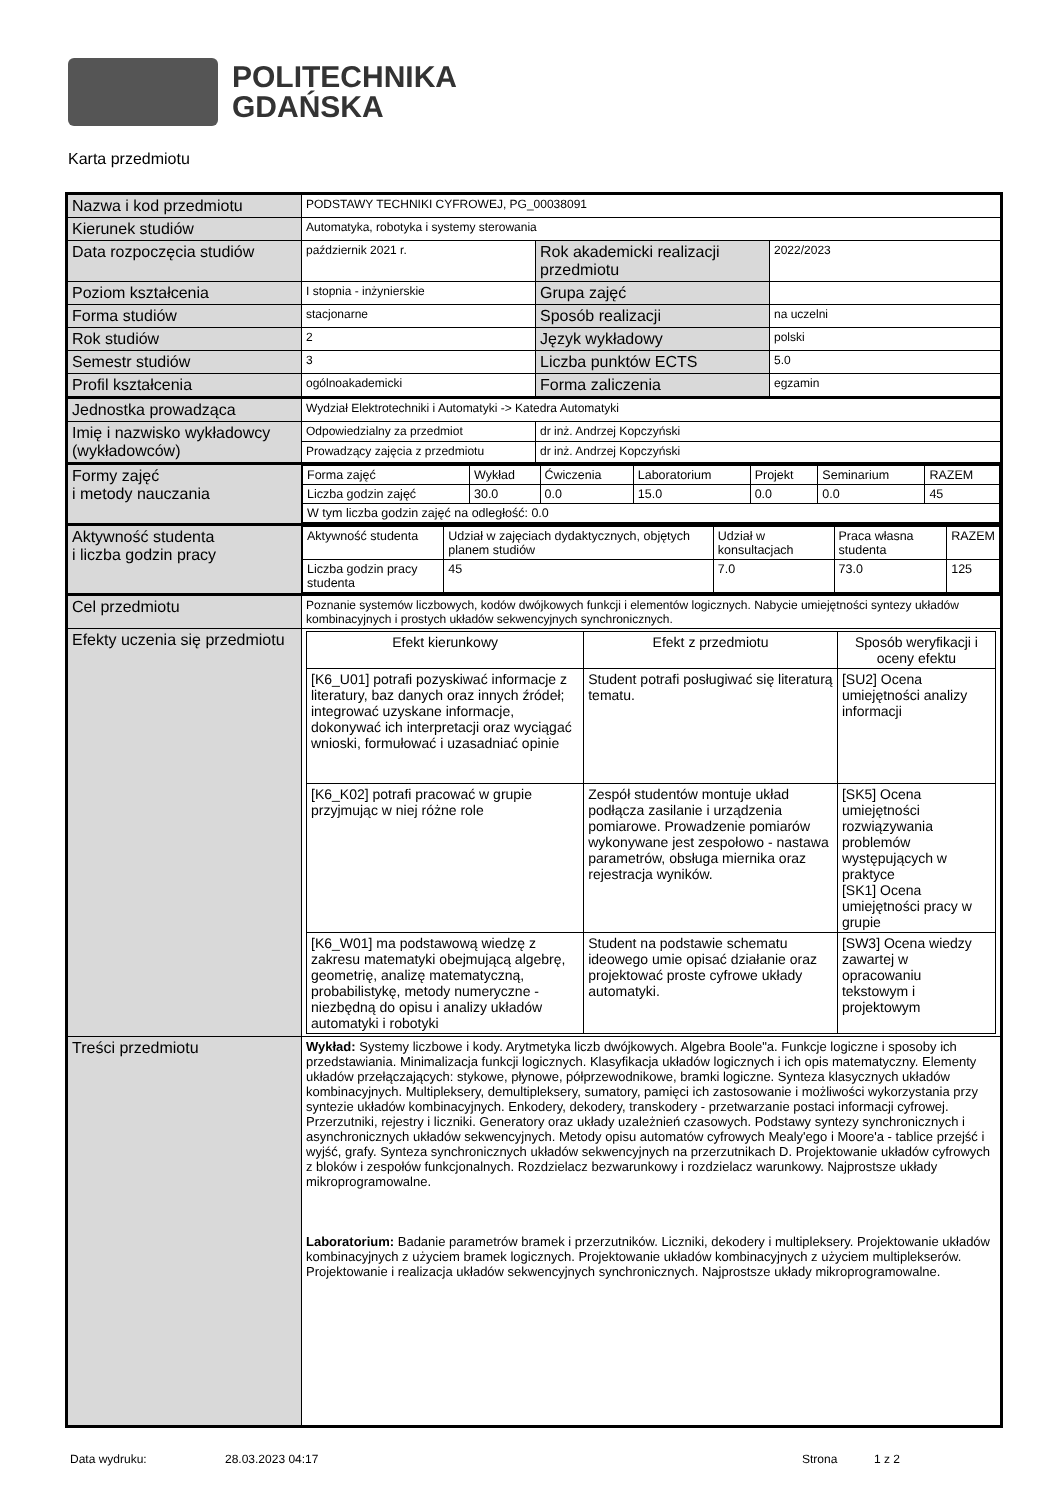POLITECHNIKA
GDAŃSKA
Karta przedmiotu
| Nazwa i kod przedmiotu | PODSTAWY TECHNIKI CYFROWEJ, PG_00038091 | | |
| Kierunek studiów | Automatyka, robotyka i systemy sterowania | | |
| Data rozpoczęcia studiów | październik 2021 r. | Rok akademicki realizacji przedmiotu | 2022/2023 |
| Poziom kształcenia | I stopnia - inżynierskie | Grupa zajęć | |
| Forma studiów | stacjonarne | Sposób realizacji | na uczelni |
| Rok studiów | 2 | Język wykładowy | polski |
| Semestr studiów | 3 | Liczba punktów ECTS | 5.0 |
| Profil kształcenia | ogólnoakademicki | Forma zaliczenia | egzamin |
| Jednostka prowadząca | Wydział Elektrotechniki i Automatyki -> Katedra Automatyki | | |
| Imię i nazwisko wykładowcy (wykładowców) | Odpowiedzialny za przedmiot | dr inż. Andrzej Kopczyński | |
| | Prowadzący zajęcia z przedmiotu | dr inż. Andrzej Kopczyński | |
| Formy zajęć i metody nauczania | / Forma zajęć / Wykład / Ćwiczenia / Laboratorium / Projekt / Seminarium / RAZEM / / Liczba godzin zajęć / 30.0 / 0.0 / 15.0 / 0.0 / 0.0 / 45 / / W tym liczba godzin zajęć na odległość: 0.0 / / / / / / / | | |
| Aktywność studenta i liczba godzin pracy | / Aktywność studenta / Udział w zajęciach dydaktycznych, objętych planem studiów / Udział w konsultacjach / Praca własna studenta / RAZEM / / Liczba godzin pracy studenta / 45 / 7.0 / 73.0 / 125 / | | |
| Cel przedmiotu | Poznanie systemów liczbowych, kodów dwójkowych funkcji i elementów logicznych. Nabycie umiejętności syntezy układów kombinacyjnych i prostych układów sekwencyjnych synchronicznych. | | |
| Efekty uczenia się przedmiotu | / Efekt kierunkowy / Efekt z przedmiotu / Sposób weryfikacji i oceny efektu / / --- / --- / --- / / [K6_U01] potrafi pozyskiwać informacje z literatury, baz danych oraz innych źródeł; integrować uzyskane informacje, dokonywać ich interpretacji oraz wyciągać wnioski, formułować i uzasadniać opinie / Student potrafi posługiwać się literaturą tematu. / [SU2] Ocena umiejętności analizy informacji / / [K6_K02] potrafi pracować w grupie przyjmując w niej różne role / Zespół studentów montuje układ podłącza zasilanie i urządzenia pomiarowe. Prowadzenie pomiarów wykonywane jest zespołowo - nastawa parametrów, obsługa miernika oraz rejestracja wyników. / [SK5] Ocena umiejętności rozwiązywania problemów występujących w praktyce [SK1] Ocena umiejętności pracy w grupie / / [K6_W01] ma podstawową wiedzę z zakresu matematyki obejmującą algebrę, geometrię, analizę matematyczną, probabilistykę, metody numeryczne - niezbędną do opisu i analizy układów automatyki i robotyki / Student na podstawie schematu ideowego umie opisać działanie oraz projektować proste cyfrowe układy automatyki. / [SW3] Ocena wiedzy zawartej w opracowaniu tekstowym i projektowym / | | |
| Treści przedmiotu | Wykład: Systemy liczbowe i kody. Arytmetyka liczb dwójkowych. Algebra Boole"a. Funkcje logiczne i sposoby ich przedstawiania. Minimalizacja funkcji logicznych. Klasyfikacja układów logicznych i ich opis matematyczny. Elementy układów przełączających: stykowe, płynowe, półprzewodnikowe, bramki logiczne. Synteza klasycznych układów kombinacyjnych. Multipleksery, demultipleksery, sumatory, pamięci ich zastosowanie i możliwości wykorzystania przy syntezie układów kombinacyjnych. Enkodery, dekodery, transkodery - przetwarzanie postaci informacji cyfrowej. Przerzutniki, rejestry i liczniki. Generatory oraz układy uzależnień czasowych. Podstawy syntezy synchronicznych i asynchronicznych układów sekwencyjnych. Metody opisu automatów cyfrowych Mealy'ego i Moore'a - tablice przejść i wyjść, grafy. Synteza synchronicznych układów sekwencyjnych na przerzutnikach D. Projektowanie układów cyfrowych z bloków i zespołów funkcjonalnych. Rozdzielacz bezwarunkowy i rozdzielacz warunkowy. Najprostsze układy mikroprogramowalne. Laboratorium: Badanie parametrów bramek i przerzutników. Liczniki, dekodery i multipleksery. Projektowanie układów kombinacyjnych z użyciem bramek logicznych. Projektowanie układów kombinacyjnych z użyciem multiplekserów. Projektowanie i realizacja układów sekwencyjnych synchronicznych. Najprostsze układy mikroprogramowalne. | | |
Data wydruku: 28.03.2023 04:17 Strona 1 z 2